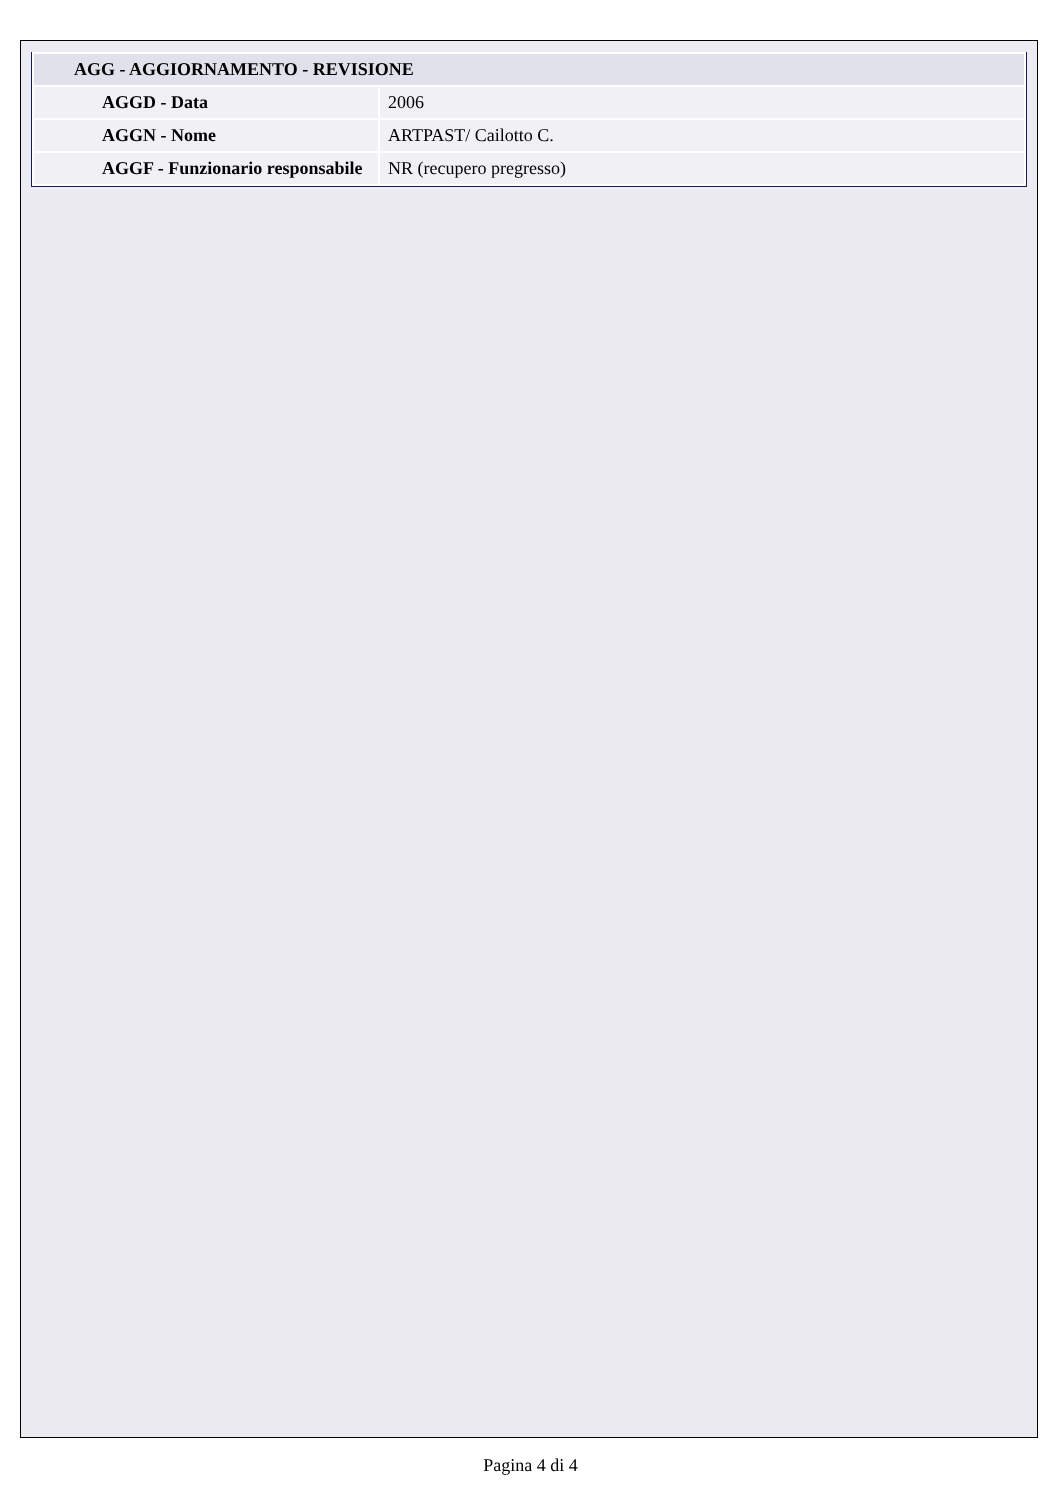| AGG - AGGIORNAMENTO - REVISIONE | |
| --- | --- |
| AGGD - Data | 2006 |
| AGGN - Nome | ARTPAST/ Cailotto C. |
| AGGF - Funzionario responsabile | NR (recupero pregresso) |
Pagina 4 di 4